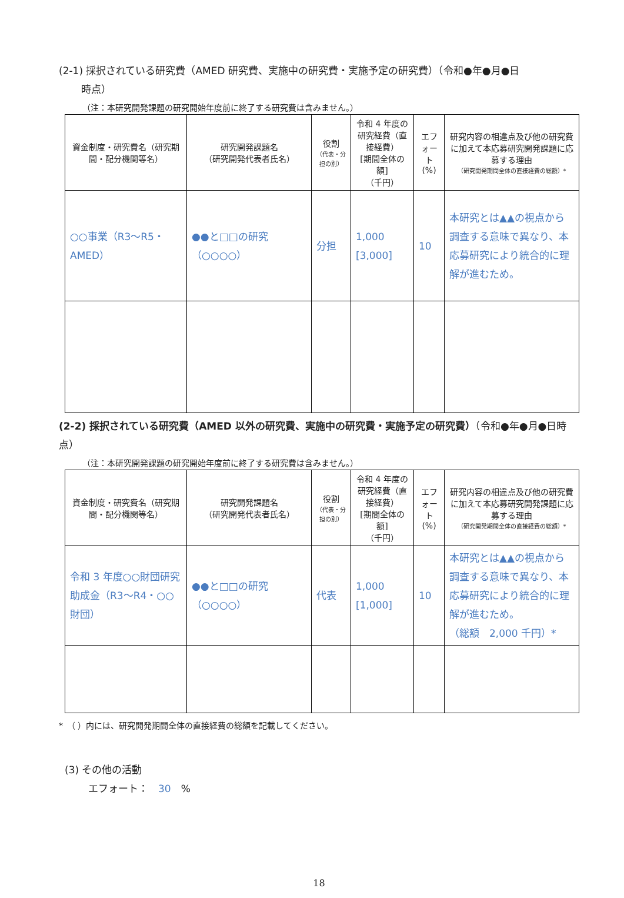(2-1) 採択されている研究費（AMED 研究費、実施中の研究費・実施予定の研究費）（令和●年●月●日
時点）
（注：本研究開発課題の研究開始年度前に終了する研究費は含みません。）
| 資金制度・研究費名（研究期間・配分機関等名） | 研究開発課題名 （研究開発代表者氏名） | 役割 （代表・分担の別） | 令和 4 年度の研究経費（直接経費） [期間全体の額] （千円） | エフォート (%) | 研究内容の相違点及び他の研究費に加えて本応募研究開発課題に応募する理由 （研究開発期間全体の直接経費の総額）* |
| --- | --- | --- | --- | --- | --- |
| ○○事業（R3～R5・AMED） | ●●と□□の研究（○○○○） | 分担 | 1,000 [3,000] | 10 | 本研究とは▲▲の視点から調査する意味で異なり、本応募研究により統合的に理解が進むため。 |
(2-2) 採択されている研究費（AMED 以外の研究費、実施中の研究費・実施予定の研究費）（令和●年●月●日時点）
（注：本研究開発課題の研究開始年度前に終了する研究費は含みません。）
| 資金制度・研究費名（研究期間・配分機関等名） | 研究開発課題名 （研究開発代表者氏名） | 役割 （代表・分担の別） | 令和 4 年度の研究経費（直接経費） [期間全体の額] （千円） | エフォート (%) | 研究内容の相違点及び他の研究費に加えて本応募研究開発課題に応募する理由 （研究開発期間全体の直接経費の総額）* |
| --- | --- | --- | --- | --- | --- |
| 令和 3 年度○○財団研究助成金（R3～R4・○○財団） | ●●と□□の研究（○○○○） | 代表 | 1,000 [1,000] | 10 | 本研究とは▲▲の視点から調査する意味で異なり、本応募研究により統合的に理解が進むため。 （総額 2,000 千円）* |
*　（ ）内には、研究開発期間全体の直接経費の総額を記載してください。
(3) その他の活動
エフォート：　30　%
18